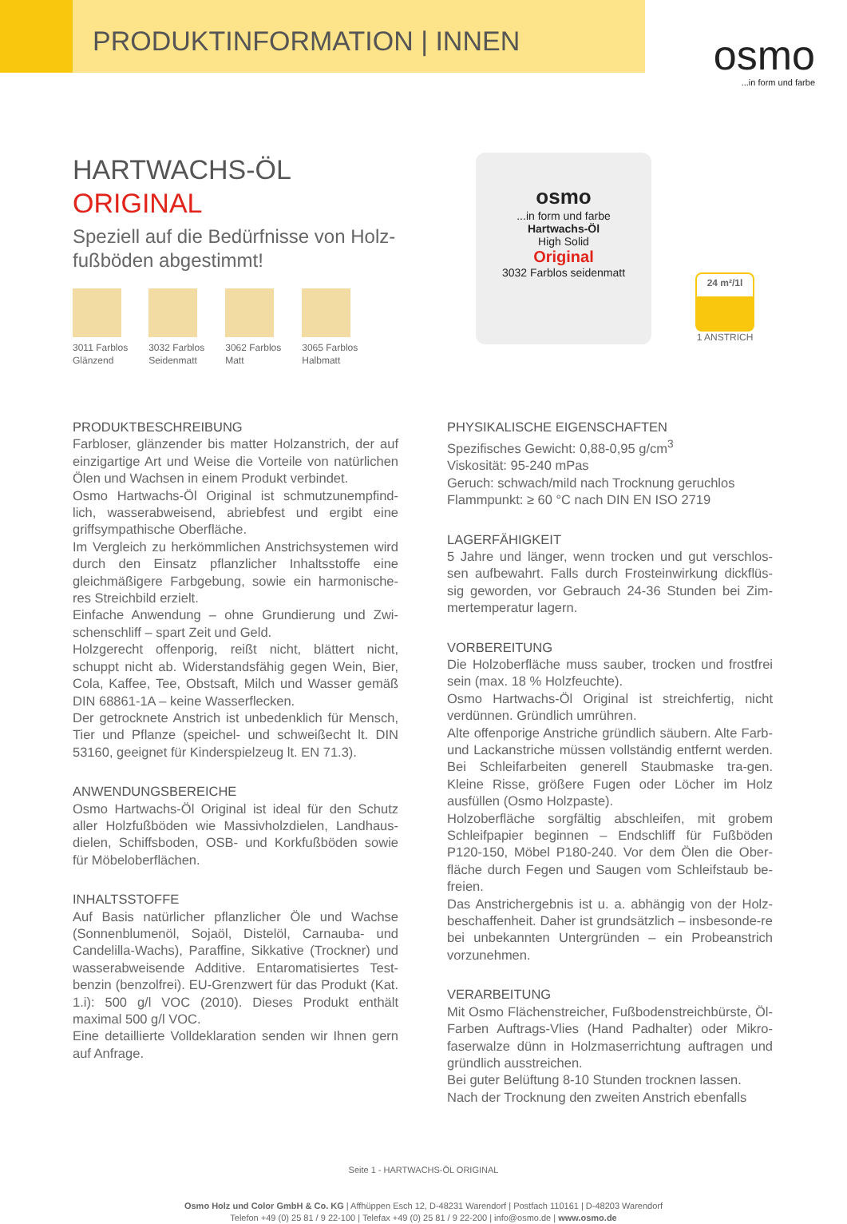PRODUKTINFORMATION | INNEN
osmo...in form und farbe
HARTWACHS-ÖL
ORIGINAL
Speziell auf die Bedürfnisse von Holz-fußböden abgestimmt!
3011 Farblos
Glänzend
3032 Farblos
Seidenmatt
3062 Farblos
Matt
3065 Farblos
Halbmatt
osmo
...in form und farbe
Hartwachs-Öl
High Solid
Original
3032 Farblos seidenmatt
24 m²/1l
1 ANSTRICH
PRODUKTBESCHREIBUNG
Farbloser, glänzender bis matter Holzanstrich, der auf einzigartige Art und Weise die Vorteile von natürlichen Ölen und Wachsen in einem Produkt verbindet.
Osmo Hartwachs-Öl Original ist schmutzunempfind-lich, wasserabweisend, abriebfest und ergibt eine griffsympathische Oberfläche.
Im Vergleich zu herkömmlichen Anstrichsystemen wird durch den Einsatz pflanzlicher Inhaltsstoffe eine gleichmäßigere Farbgebung, sowie ein harmonische-res Streichbild erzielt.
Einfache Anwendung – ohne Grundierung und Zwi-schenschliff – spart Zeit und Geld.
Holzgerecht offenporig, reißt nicht, blättert nicht, schuppt nicht ab. Widerstandsfähig gegen Wein, Bier, Cola, Kaffee, Tee, Obstsaft, Milch und Wasser gemäß DIN 68861-1A – keine Wasserflecken.
Der getrocknete Anstrich ist unbedenklich für Mensch, Tier und Pflanze (speichel- und schweißecht lt. DIN 53160, geeignet für Kinderspielzeug lt. EN 71.3).
ANWENDUNGSBEREICHE
Osmo Hartwachs-Öl Original ist ideal für den Schutz aller Holzfußböden wie Massivholzdielen, Landhaus-dielen, Schiffsboden, OSB- und Korkfußböden sowie für Möbeloberflächen.
INHALTSSTOFFE
Auf Basis natürlicher pflanzlicher Öle und Wachse (Sonnenblumenöl, Sojaöl, Distelöl, Carnauba- und Candelilla-Wachs), Paraffine, Sikkative (Trockner) und wasserabweisende Additive. Entaromatisiertes Test-benzin (benzolfrei). EU-Grenzwert für das Produkt (Kat. 1.i): 500 g/l VOC (2010). Dieses Produkt enthält maximal 500 g/l VOC.
Eine detaillierte Volldeklaration senden wir Ihnen gern auf Anfrage.
PHYSIKALISCHE EIGENSCHAFTEN
Spezifisches Gewicht: 0,88-0,95 g/cm<sup>3</sup>
Viskosität: 95-240 mPas
Geruch: schwach/mild nach Trocknung geruchlos
Flammpunkt: ≥ 60 °C nach DIN EN ISO 2719
LAGERFÄHIGKEIT
5 Jahre und länger, wenn trocken und gut verschlos-sen aufbewahrt. Falls durch Frosteinwirkung dickflüs-sig geworden, vor Gebrauch 24-36 Stunden bei Zim-mertemperatur lagern.
VORBEREITUNG
Die Holzoberfläche muss sauber, trocken und frostfrei sein (max. 18 % Holzfeuchte).
Osmo Hartwachs-Öl Original ist streichfertig, nicht verdünnen. Gründlich umrühren.
Alte offenporige Anstriche gründlich säubern. Alte Farb- und Lackanstriche müssen vollständig entfernt werden. Bei Schleifarbeiten generell Staubmaske tra-gen. Kleine Risse, größere Fugen oder Löcher im Holz ausfüllen (Osmo Holzpaste).
Holzoberfläche sorgfältig abschleifen, mit grobem Schleifpapier beginnen – Endschliff für Fußböden P120-150, Möbel P180-240. Vor dem Ölen die Ober-fläche durch Fegen und Saugen vom Schleifstaub be-freien.
Das Anstrichergebnis ist u. a. abhängig von der Holz-beschaffenheit. Daher ist grundsätzlich – insbesonde-re bei unbekannten Untergründen – ein Probeanstrich vorzunehmen.
VERARBEITUNG
Mit Osmo Flächenstreicher, Fußbodenstreichbürste, Öl-Farben Auftrags-Vlies (Hand Padhalter) oder Mikro-faserwalze dünn in Holzmaserrichtung auftragen und gründlich ausstreichen.
Bei guter Belüftung 8-10 Stunden trocknen lassen.
Nach der Trocknung den zweiten Anstrich ebenfalls
Seite 1 - HARTWACHS-ÖL ORIGINAL
Osmo Holz und Color GmbH & Co. KG | Affhüppen Esch 12, D-48231 Warendorf | Postfach 110161 | D-48203 Warendorf
Telefon +49 (0) 25 81 / 9 22-100 | Telefax +49 (0) 25 81 / 9 22-200 | info@osmo.de | www.osmo.de